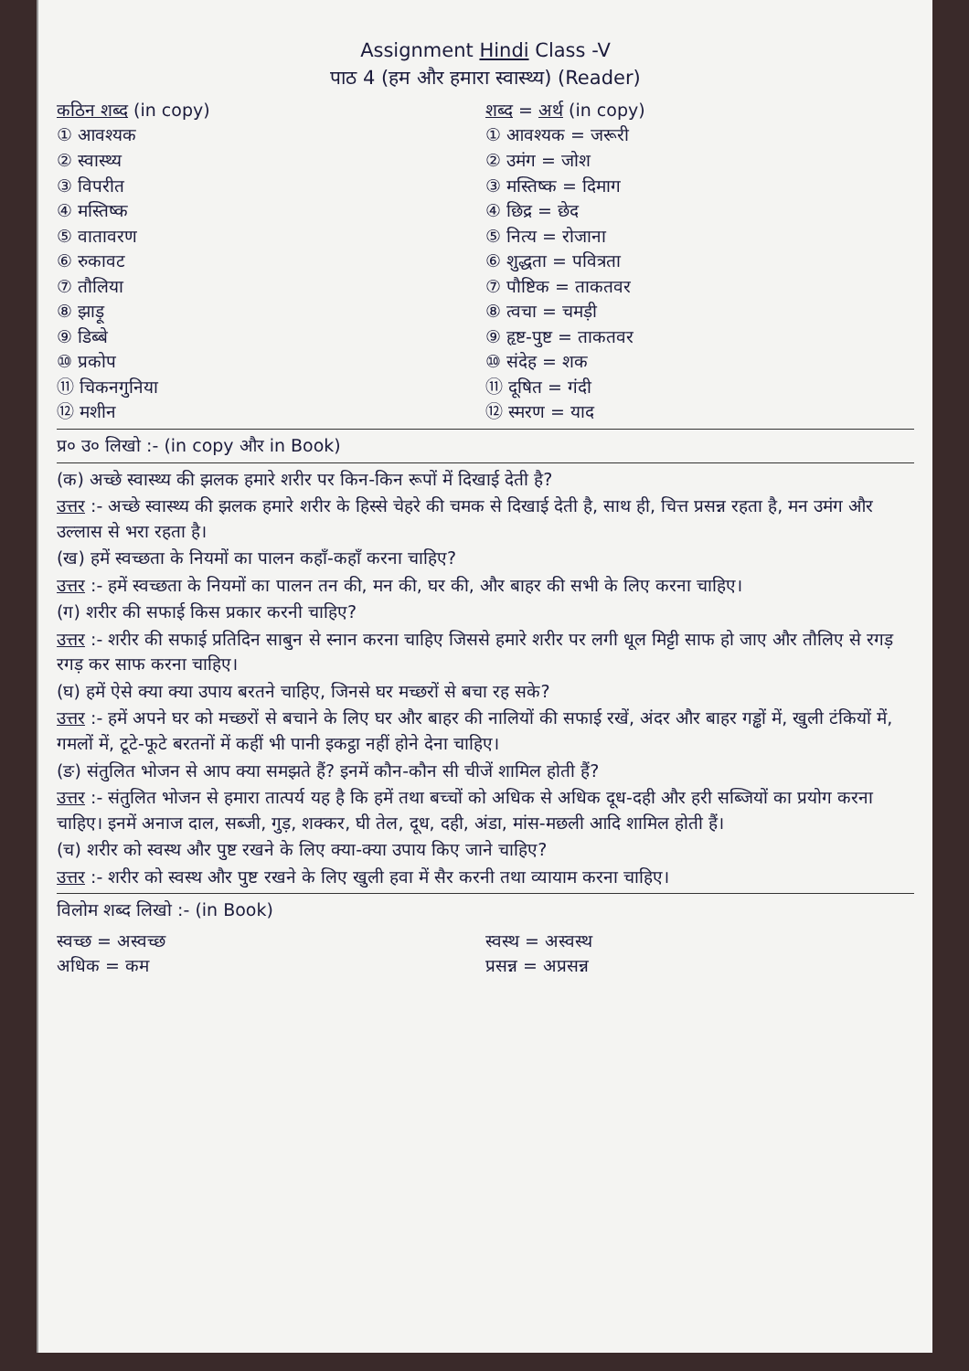Assignment Hindi Class -V
पाठ 4 (हम और हमारा स्वास्थ्य) (Reader)
कठिन शब्द (in copy)
① आवश्यक
② स्वास्थ्य
③ विपरीत
④ मस्तिष्क
⑤ वातावरण
⑥ रुकावट
⑦ तौलिया
⑧ झाड़ू
⑨ डिब्बे
⑩ प्रकोप
⑪ चिकनगुनिया
⑫ मशीन
शब्द = अर्थ (in copy)
① आवश्यक = जरूरी
② उमंग = जोश
③ मस्तिष्क = दिमाग
④ छिद्र = छेद
⑤ नित्य = रोजाना
⑥ शुद्धता = पवित्रता
⑦ पौष्टिक = ताकतवर
⑧ त्वचा = चमड़ी
⑨ हृष्ट-पुष्ट = ताकतवर
⑩ संदेह = शक
⑪ दूषित = गंदी
⑫ स्मरण = याद
प्र० उ० लिखो :- (in copy और in Book)
(क) अच्छे स्वास्थ्य की झलक हमारे शरीर पर किन-किन रूपों में दिखाई देती है?
उत्तर :- अच्छे स्वास्थ्य की झलक हमारे शरीर के हिस्से चेहरे की चमक से दिखाई देती है, साथ ही, चित्त प्रसन्न रहता है, मन उमंग और उल्लास से भरा रहता है।
(ख) हमें स्वच्छता के नियमों का पालन कहाँ-कहाँ करना चाहिए?
उत्तर :- हमें स्वच्छता के नियमों का पालन तन की, मन की, घर की, और बाहर की सभी के लिए करना चाहिए।
(ग) शरीर की सफाई किस प्रकार करनी चाहिए?
उत्तर :- शरीर की सफाई प्रतिदिन साबुन से स्नान करना चाहिए जिससे हमारे शरीर पर लगी धूल मिट्टी साफ हो जाए और तौलिए से रगड़ रगड़ कर साफ करना चाहिए।
(घ) हमें ऐसे क्या क्या उपाय बरतने चाहिए, जिनसे घर मच्छरों से बचा रह सके?
उत्तर :- हमें अपने घर को मच्छरों से बचाने के लिए घर और बाहर की नालियों की सफाई रखें, अंदर और बाहर गड्ढों में, खुली टंकियों में, गमलों में, टूटे-फूटे बरतनों में कहीं भी पानी इकट्ठा नहीं होने देना चाहिए।
(ङ) संतुलित भोजन से आप क्या समझते हैं? इनमें कौन-कौन सी चीजें शामिल होती हैं?
उत्तर :- संतुलित भोजन से हमारा तात्पर्य यह है कि हमें तथा बच्चों को अधिक से अधिक दूध-दही और हरी सब्जियों का प्रयोग करना चाहिए। इनमें अनाज दाल, सब्जी, गुड़, शक्कर, घी तेल, दूध, दही, अंडा, मांस-मछली आदि शामिल होती हैं।
(च) शरीर को स्वस्थ और पुष्ट रखने के लिए क्या-क्या उपाय किए जाने चाहिए?
उत्तर :- शरीर को स्वस्थ और पुष्ट रखने के लिए खुली हवा में सैर करनी तथा व्यायाम करना चाहिए।
विलोम शब्द लिखो :- (in Book)
स्वच्छ = अस्वच्छ
अधिक = कम
स्वस्थ = अस्वस्थ
प्रसन्न = अप्रसन्न